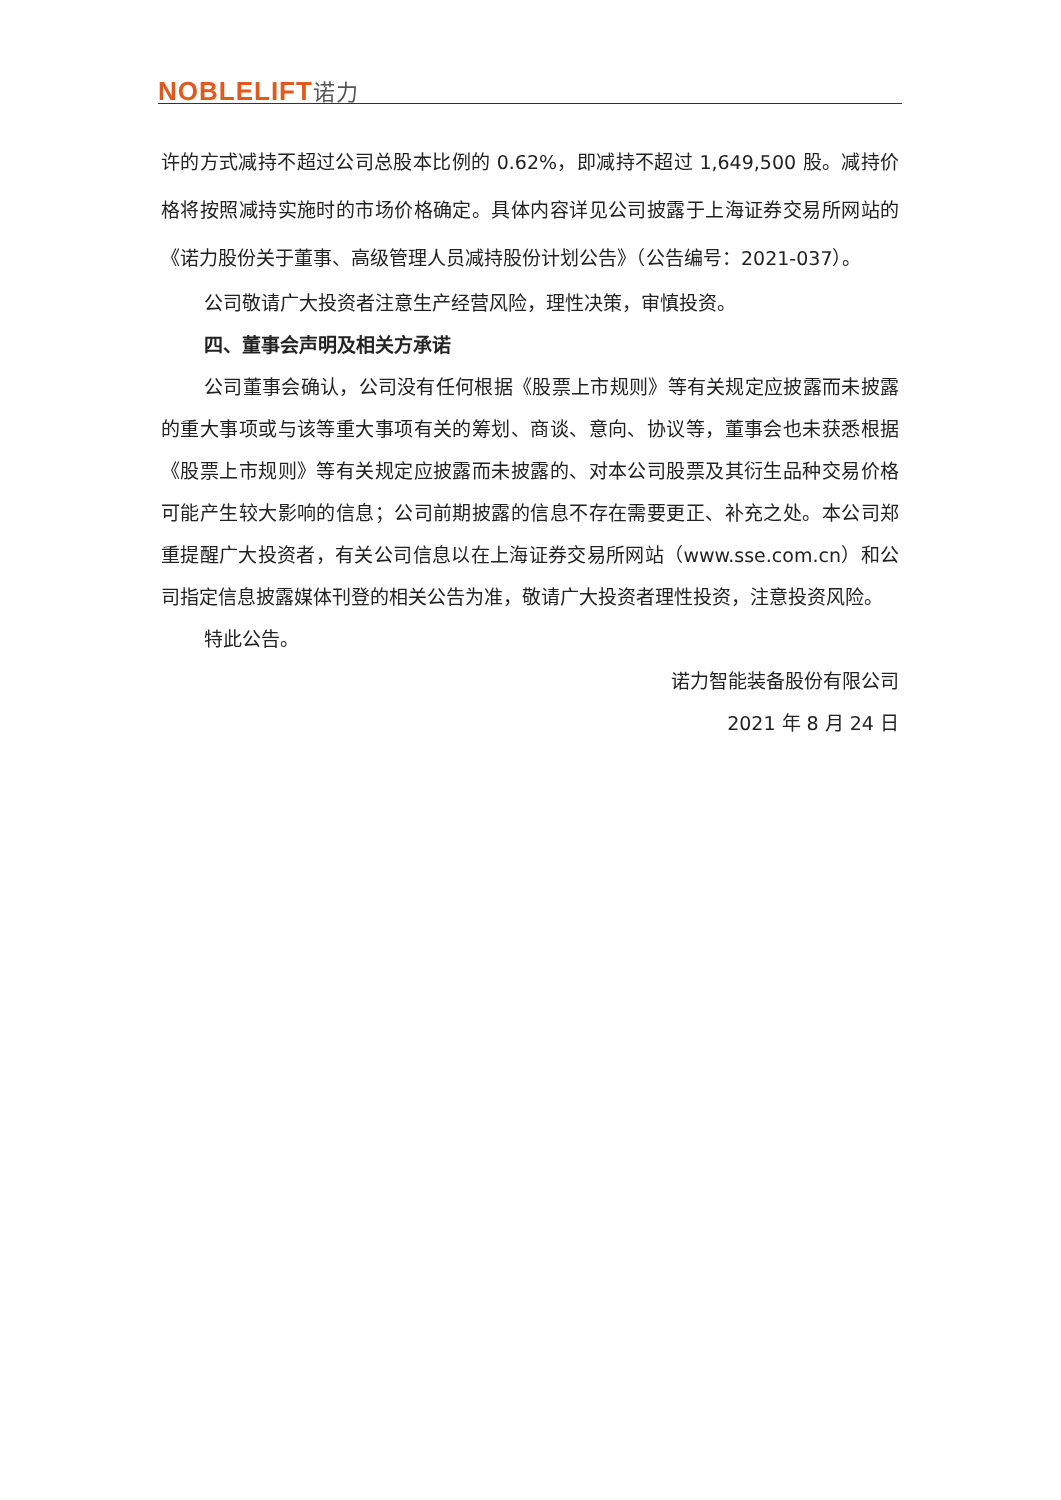NOBLELIFT诺力
许的方式减持不超过公司总股本比例的 0.62%，即减持不超过 1,649,500 股。减持价格将按照减持实施时的市场价格确定。具体内容详见公司披露于上海证券交易所网站的《诺力股份关于董事、高级管理人员减持股份计划公告》（公告编号：2021-037）。
公司敬请广大投资者注意生产经营风险，理性决策，审慎投资。
四、董事会声明及相关方承诺
公司董事会确认，公司没有任何根据《股票上市规则》等有关规定应披露而未披露的重大事项或与该等重大事项有关的筹划、商谈、意向、协议等，董事会也未获悉根据《股票上市规则》等有关规定应披露而未披露的、对本公司股票及其衍生品种交易价格可能产生较大影响的信息；公司前期披露的信息不存在需要更正、补充之处。本公司郑重提醒广大投资者，有关公司信息以在上海证券交易所网站（www.sse.com.cn）和公司指定信息披露媒体刊登的相关公告为准，敬请广大投资者理性投资，注意投资风险。
特此公告。
诺力智能装备股份有限公司
2021 年 8 月 24 日